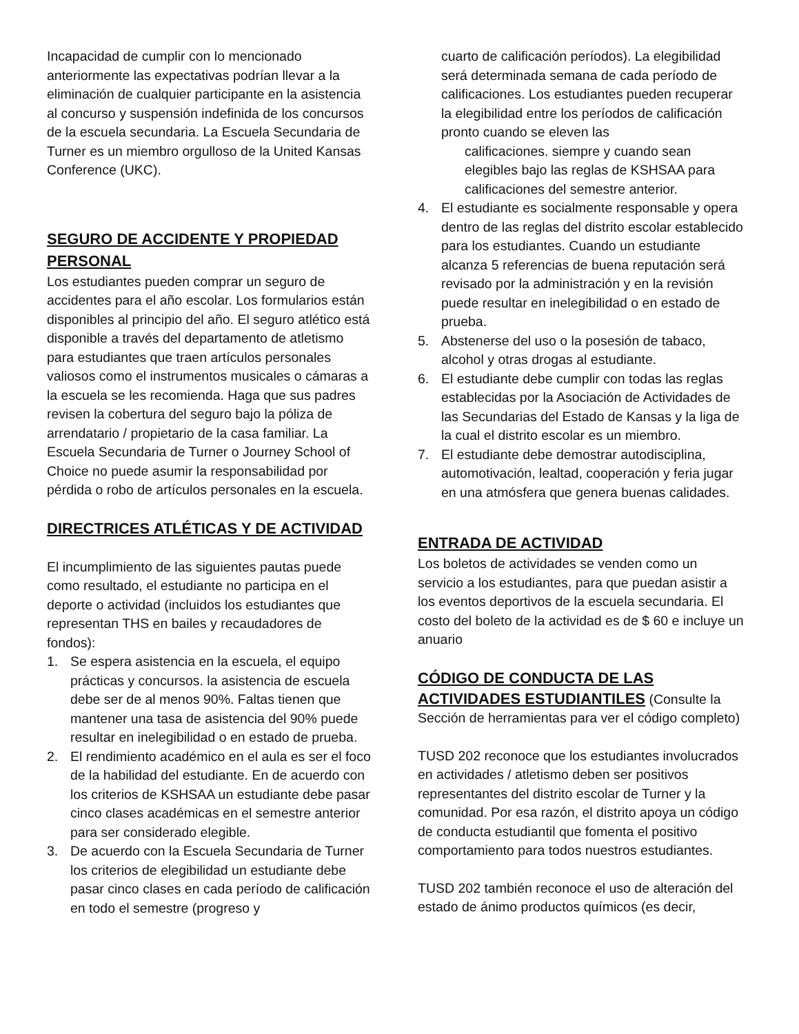Incapacidad de cumplir con lo mencionado anteriormente las expectativas podrían llevar a la eliminación de cualquier participante en la asistencia al concurso y suspensión indefinida de los concursos de la escuela secundaria. La Escuela Secundaria de Turner es un miembro orgulloso de la United Kansas Conference (UKC).
SEGURO DE ACCIDENTE Y PROPIEDAD PERSONAL
Los estudiantes pueden comprar un seguro de accidentes para el año escolar. Los formularios están disponibles al principio del año. El seguro atlético está disponible a través del departamento de atletismo para estudiantes que traen artículos personales valiosos como el instrumentos musicales o cámaras a la escuela se les recomienda. Haga que sus padres revisen la cobertura del seguro bajo la póliza de arrendatario / propietario de la casa familiar. La Escuela Secundaria de Turner o Journey School of Choice no puede asumir la responsabilidad por pérdida o robo de artículos personales en la escuela.
DIRECTRICES ATLÉTICAS Y DE ACTIVIDAD
El incumplimiento de las siguientes pautas puede como resultado, el estudiante no participa en el deporte o actividad (incluidos los estudiantes que representan THS en bailes y recaudadores de fondos):
1. Se espera asistencia en la escuela, el equipo prácticas y concursos. la asistencia de escuela debe ser de al menos 90%. Faltas tienen que mantener una tasa de asistencia del 90% puede resultar en inelegibilidad o en estado de prueba.
2. El rendimiento académico en el aula es ser el foco de la habilidad del estudiante. En de acuerdo con los criterios de KSHSAA un estudiante debe pasar cinco clases académicas en el semestre anterior para ser considerado elegible.
3. De acuerdo con la Escuela Secundaria de Turner los criterios de elegibilidad un estudiante debe pasar cinco clases en cada período de calificación en todo el semestre (progreso y
cuarto de calificación períodos). La elegibilidad será determinada semana de cada período de calificaciones. Los estudiantes pueden recuperar la elegibilidad entre los períodos de calificación pronto cuando se eleven las
calificaciones. siempre y cuando sean elegibles bajo las reglas de KSHSAA para calificaciones del semestre anterior.
4. El estudiante es socialmente responsable y opera dentro de las reglas del distrito escolar establecido para los estudiantes. Cuando un estudiante alcanza 5 referencias de buena reputación será revisado por la administración y en la revisión puede resultar en inelegibilidad o en estado de prueba.
5. Abstenerse del uso o la posesión de tabaco, alcohol y otras drogas al estudiante.
6. El estudiante debe cumplir con todas las reglas establecidas por la Asociación de Actividades de las Secundarias del Estado de Kansas y la liga de la cual el distrito escolar es un miembro.
7. El estudiante debe demostrar autodisciplina, automotivación, lealtad, cooperación y feria jugar en una atmósfera que genera buenas calidades.
ENTRADA DE ACTIVIDAD
Los boletos de actividades se venden como un servicio a los estudiantes, para que puedan asistir a los eventos deportivos de la escuela secundaria. El costo del boleto de la actividad es de $ 60 e incluye un anuario
CÓDIGO DE CONDUCTA DE LAS
ACTIVIDADES ESTUDIANTILES (Consulte la Sección de herramientas para ver el código completo)
TUSD 202 reconoce que los estudiantes involucrados en actividades / atletismo deben ser positivos representantes del distrito escolar de Turner y la comunidad. Por esa razón, el distrito apoya un código de conducta estudiantil que fomenta el positivo comportamiento para todos nuestros estudiantes.
TUSD 202 también reconoce el uso de alteración del estado de ánimo productos químicos (es decir,